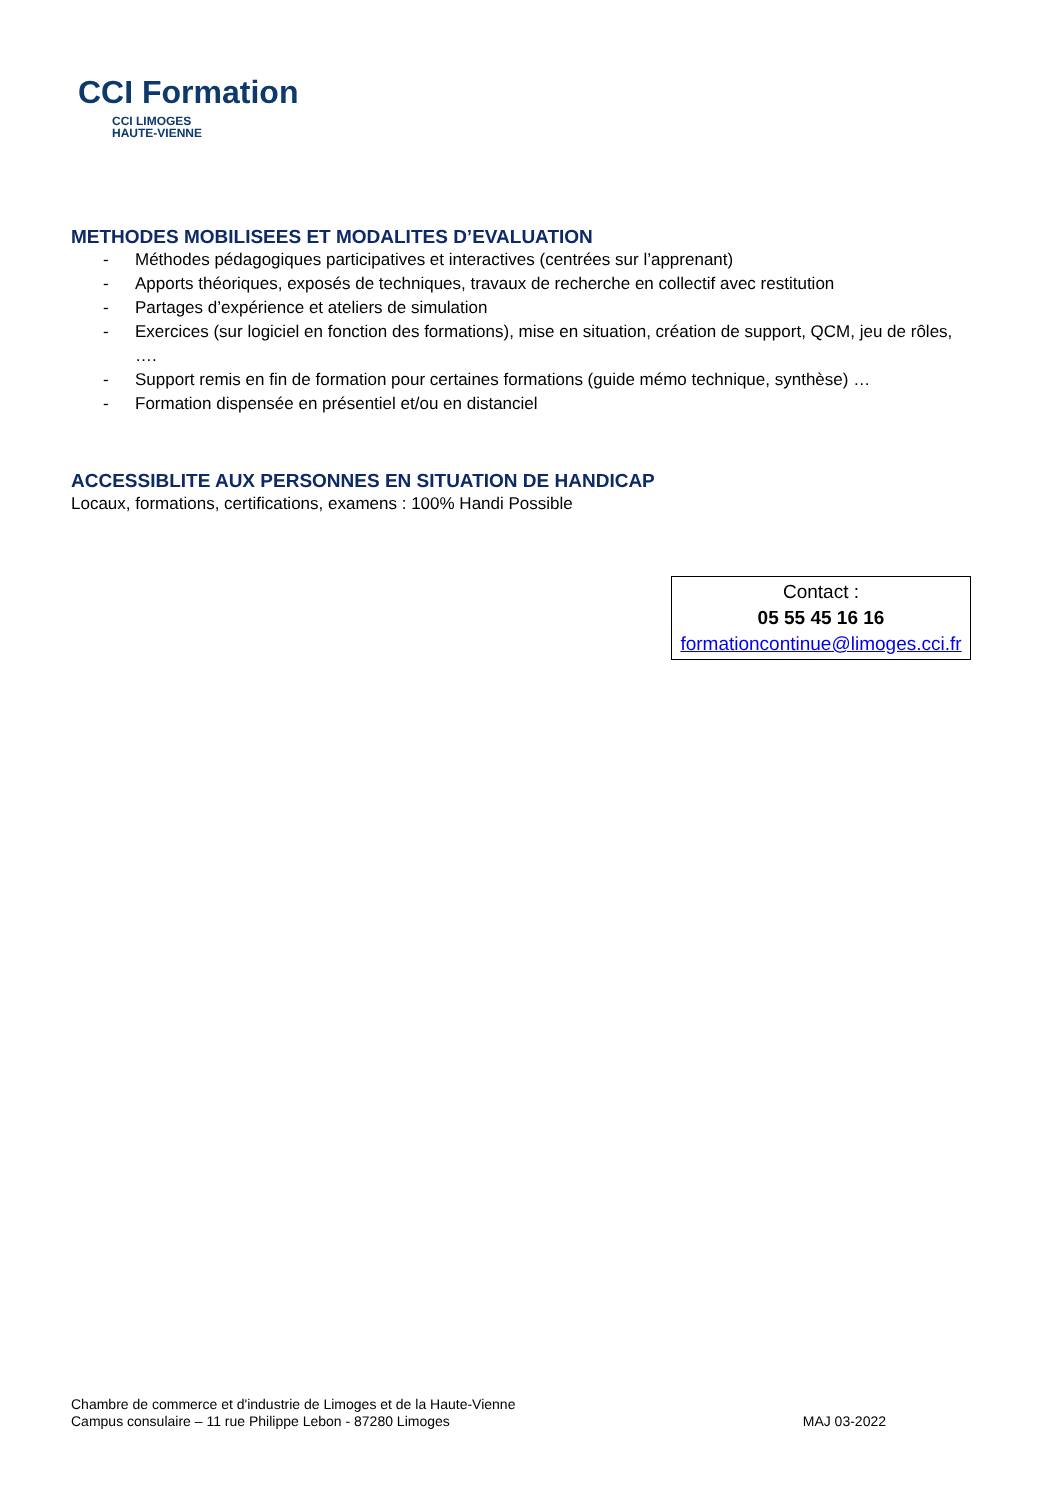CCI Formation
CCI LIMOGES
HAUTE-VIENNE
METHODES MOBILISEES ET MODALITES D’EVALUATION
- Méthodes pédagogiques participatives et interactives (centrées sur l’apprenant)
- Apports théoriques, exposés de techniques, travaux de recherche en collectif avec restitution
- Partages d’expérience et ateliers de simulation
- Exercices (sur logiciel en fonction des formations), mise en situation, création de support, QCM, jeu de rôles, ….
- Support remis en fin de formation pour certaines formations (guide mémo technique, synthèse) …
- Formation dispensée en présentiel et/ou en distanciel
ACCESSIBLITE AUX PERSONNES EN SITUATION DE HANDICAP
Locaux, formations, certifications, examens : 100% Handi Possible
Contact :
05 55 45 16 16
formationcontinue@limoges.cci.fr
Chambre de commerce et d'industrie de Limoges et de la Haute-Vienne
Campus consulaire – 11 rue Philippe Lebon - 87280 Limoges
MAJ 03-2022